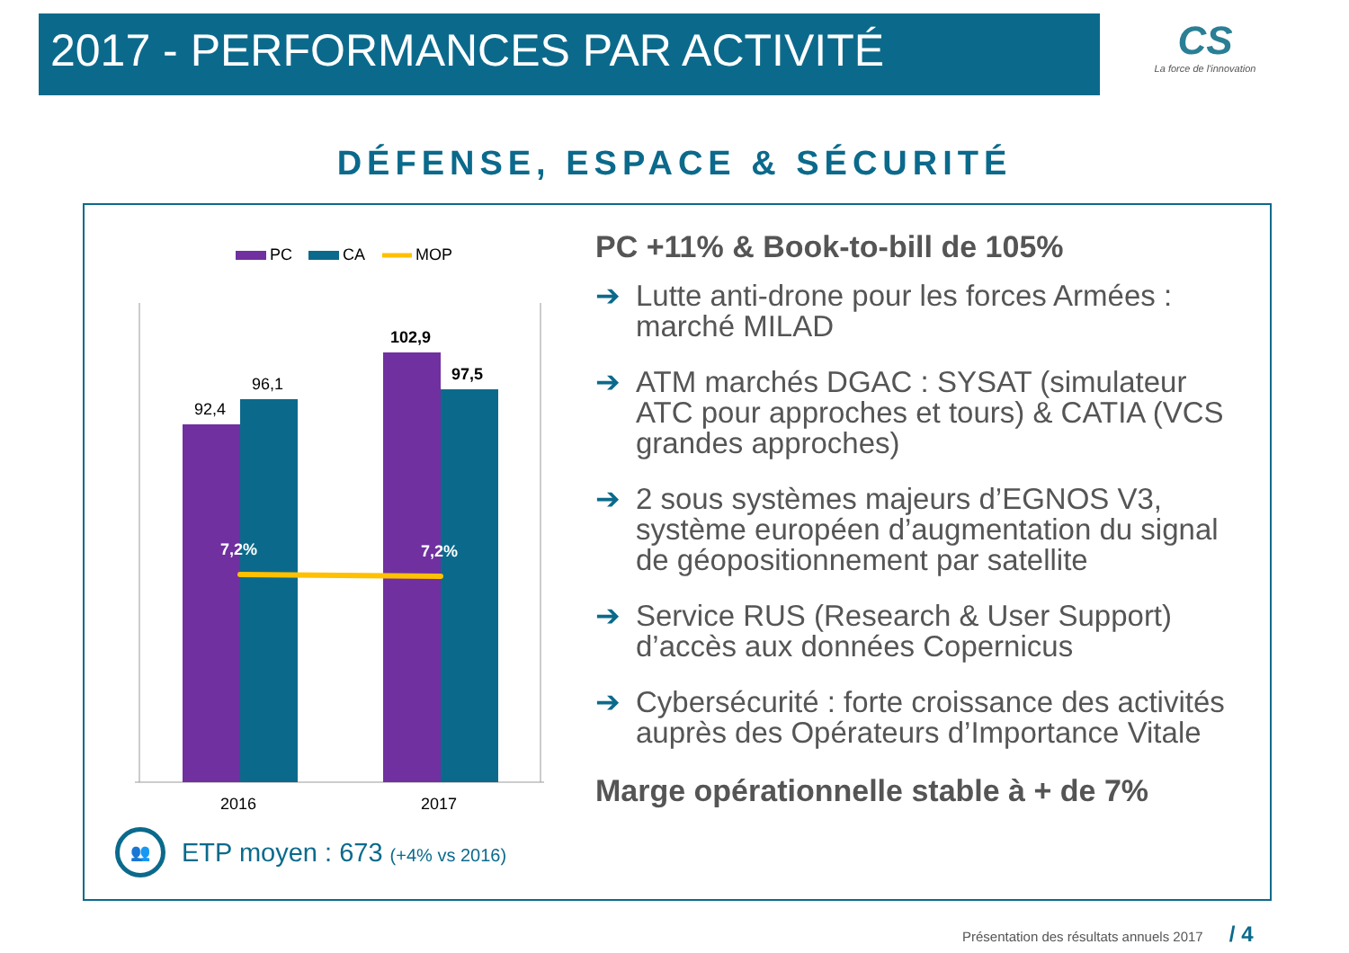2017 - PERFORMANCES PAR ACTIVITÉ
CS
La force de l'innovation
DÉFENSE, ESPACE & SÉCURITÉ
PC
CA
MOP
92,4
96,1
102,9
97,5
7,2%
7,2%
2016
2017
PC +11% & Book-to-bill de 105%
➔ Lutte anti-drone pour les forces Armées : marché MILAD
➔ ATM marchés DGAC : SYSAT (simulateur ATC pour approches et tours) & CATIA (VCS grandes approches)
➔ 2 sous systèmes majeurs d’EGNOS V3, système européen d’augmentation du signal de géopositionnement par satellite
➔ Service RUS (Research & User Support) d’accès aux données Copernicus
➔ Cybersécurité : forte croissance des activités auprès des Opérateurs d’Importance Vitale
Marge opérationnelle stable à + de 7%
👥
ETP moyen : 673 (+4% vs 2016)
Présentation des résultats annuels 2017 / 4